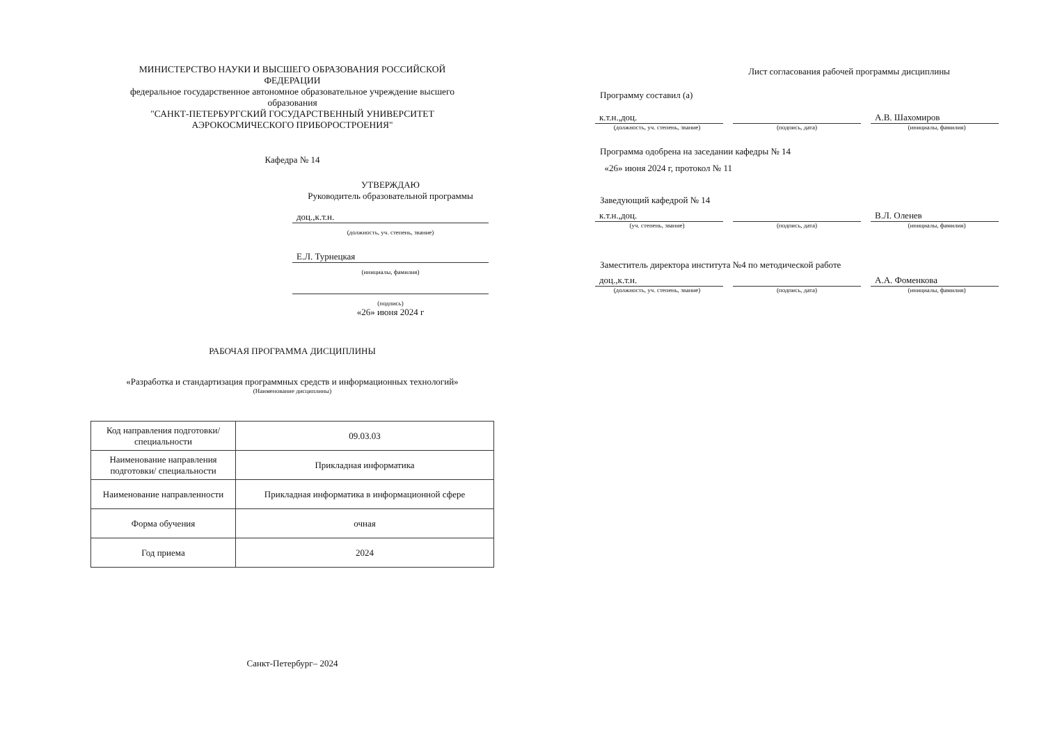МИНИСТЕРСТВО НАУКИ И ВЫСШЕГО ОБРАЗОВАНИЯ РОССИЙСКОЙ ФЕДЕРАЦИИ
федеральное государственное автономное образовательное учреждение высшего образования
"САНКТ-ПЕТЕРБУРГСКИЙ ГОСУДАРСТВЕННЫЙ УНИВЕРСИТЕТ АЭРОКОСМИЧЕСКОГО ПРИБОРОСТРОЕНИЯ"
Кафедра № 14
УТВЕРЖДАЮ
Руководитель образовательной программы
доц.,к.т.н.
(должность, уч. степень, звание)
Е.Л. Турнецкая
(инициалы, фамилия)
(подпись)
«26» июня 2024 г
РАБОЧАЯ ПРОГРАММА ДИСЦИПЛИНЫ
«Разработка и стандартизация программных средств и информационных технологий»
(Наименование дисциплины)
| Код направления подготовки/ специальности | 09.03.03 |
| Наименование направления подготовки/ специальности | Прикладная информатика |
| Наименование направленности | Прикладная информатика в информационной сфере |
| Форма обучения | очная |
| Год приема | 2024 |
Санкт-Петербург– 2024
Лист согласования рабочей программы дисциплины
Программу составил (а)
к.т.н.,доц. А.В. Шахомиров
(должность, уч. степень, звание) (подпись, дата) (инициалы, фамилия)
Программа одобрена на заседании кафедры № 14
«26» июня 2024 г, протокол № 11
Заведующий кафедрой № 14
к.т.н.,доц. В.Л. Оленев
(уч. степень, звание) (подпись, дата) (инициалы, фамилия)
Заместитель директора института №4 по методической работе
доц.,к.т.н. А.А. Фоменкова
(должность, уч. степень, звание) (подпись, дата) (инициалы, фамилия)